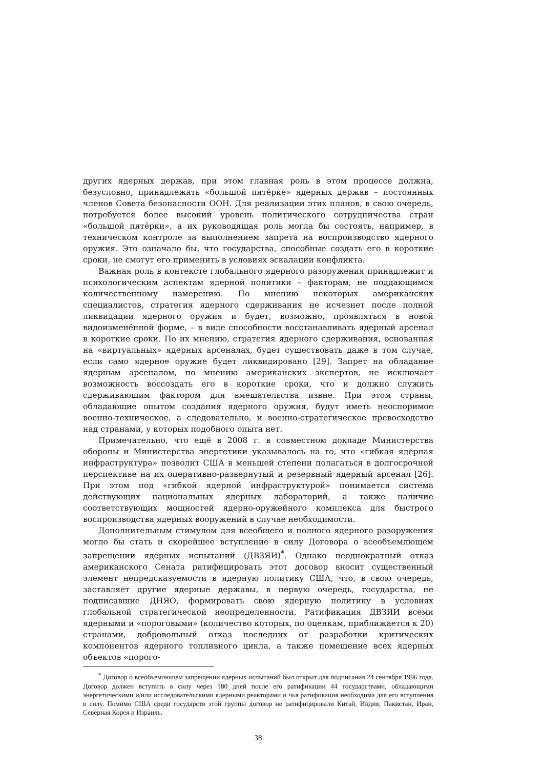других ядерных держав, при этом главная роль в этом процессе должна, безусловно, принадлежать «большой пятёрке» ядерных держав – постоянных членов Совета безопасности ООН. Для реализации этих планов, в свою очередь, потребуется более высокий уровень политического сотрудничества стран «большой пятёрки», а их руководящая роль могла бы состоять, например, в техническом контроле за выполнением запрета на воспроизводство ядерного оружия. Это означало бы, что государства, способные создать его в короткие сроки, не смогут его применить в условиях эскалации конфликта.
Важная роль в контексте глобального ядерного разоружения принадлежит и психологическим аспектам ядерной политики – факторам, не поддающимся количественному измерению. По мнению некоторых американских специалистов, стратегия ядерного сдерживания не исчезнет после полной ликвидации ядерного оружия и будет, возможно, проявляться в новой видоизменённой форме, – в виде способности восстанавливать ядерный арсенал в короткие сроки. По их мнению, стратегия ядерного сдерживания, основанная на «виртуальных» ядерных арсеналах, будет существовать даже в том случае, если само ядерное оружие будет ликвидировано [29]. Запрет на обладание ядерным арсеналом, по мнению американских экспертов, не исключает возможность воссоздать его в короткие сроки, что и должно служить сдерживающим фактором для вмешательства извне. При этом страны, обладающие опытом создания ядерного оружия, будут иметь неоспоримое военно-техническое, а следовательно, и военно-стратегическое превосходство над странами, у которых подобного опыта нет.
Примечательно, что ещё в 2008 г. в совместном докладе Министерства обороны и Министерства энергетики указывалось на то, что «гибкая ядерная инфраструктура» позволит США в меньшей степени полагаться в долгосрочной перспективе на их оперативно-развернутый и резервный ядерный арсенал [26]. При этом под «гибкой ядерной инфраструктурой» понимается система действующих национальных ядерных лабораторий, а также наличие соответствующих мощностей ядерно-оружейного комплекса для быстрого воспроизводства ядерных вооружений в случае необходимости.
Дополнительным стимулом для всеобщего и полного ядерного разоружения могло бы стать и скорейшее вступление в силу Договора о всеобъемлющем запрещении ядерных испытаний (ДВЗЯИ)<sup>*</sup>. Однако неоднократный отказ американского Сената ратифицировать этот договор вносит существенный элемент непредсказуемости в ядерную политику США, что, в свою очередь, заставляет другие ядерные державы, в первую очередь, государства, не подписавшие ДНЯО, формировать свою ядерную политику в условиях глобальной стратегической неопределенности. Ратификация ДВЗЯИ всеми ядерными и «пороговыми» (количество которых, по оценкам, приближается к 20) странами, добровольный отказ последних от разработки критических компонентов ядерного топливного цикла, а также помещение всех ядерных объектов «порого-
<sup>*</sup> Договор о всеобъемлющем запрещении ядерных испытаний был открыт для подписания 24 сентября 1996 года. Договор должен вступить в силу через 180 дней после его ратификации 44 государствами, обладающими энергетическими и/или исследовательскими ядерными реакторами и чья ратификация необходима для его вступления в силу. Помимо США среди государств этой группы договор не ратифицировали Китай, Индия, Пакистан, Иран, Северная Корея и Израиль.
38